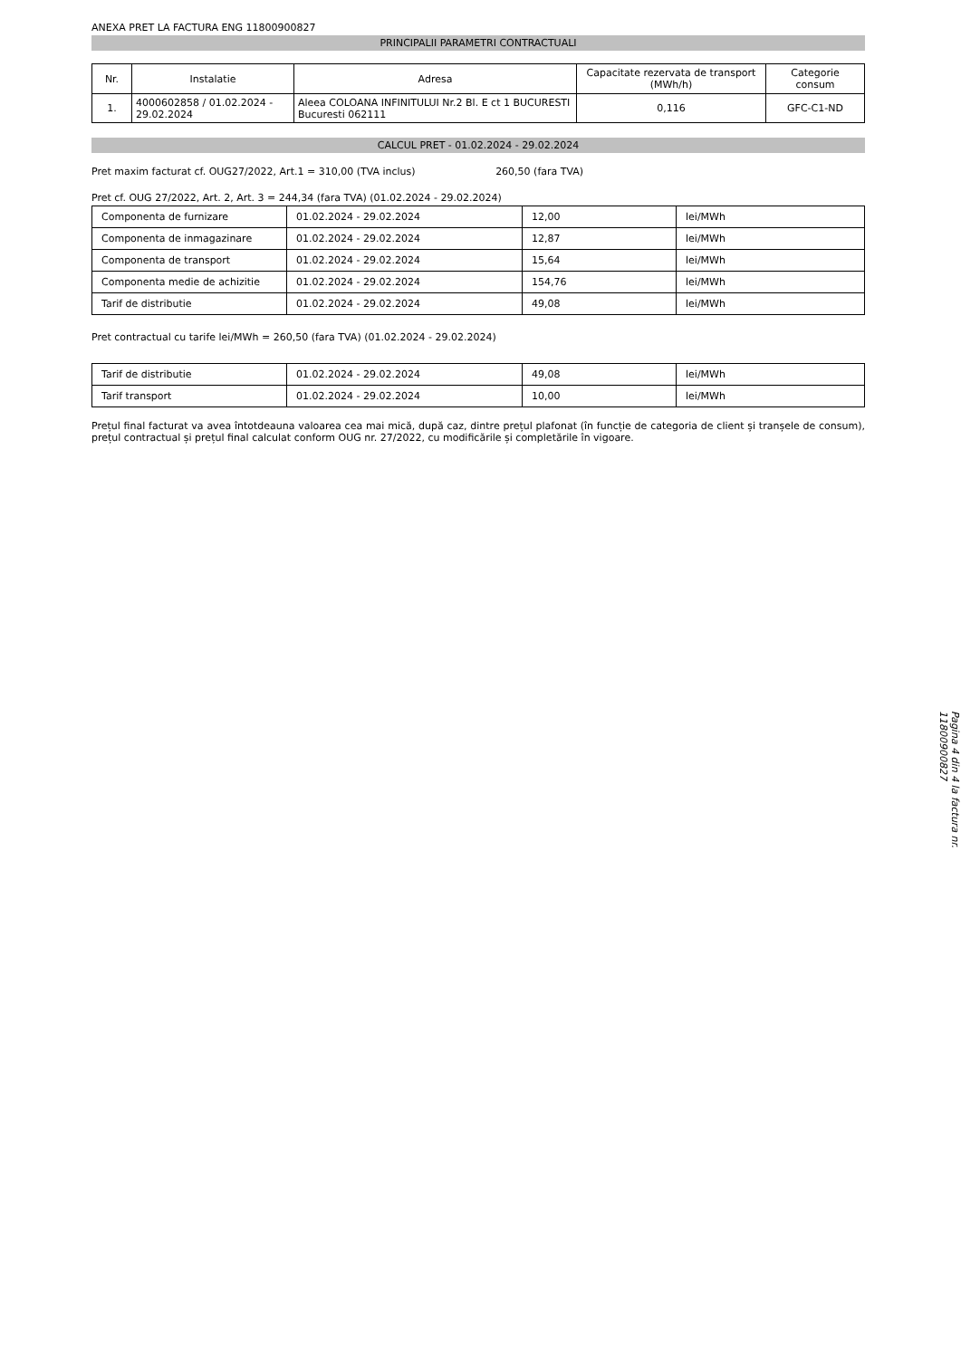ANEXA PRET LA FACTURA ENG 11800900827
PRINCIPALII PARAMETRI CONTRACTUALI
| Nr. | Instalatie | Adresa | Capacitate rezervata de transport (MWh/h) | Categorie consum |
| --- | --- | --- | --- | --- |
| 1. | 4000602858 / 01.02.2024 - 29.02.2024 | Aleea COLOANA INFINITULUI Nr.2 Bl. E ct 1 BUCURESTI Bucuresti 062111 | 0,116 | GFC-C1-ND |
CALCUL PRET - 01.02.2024 - 29.02.2024
Pret maxim facturat cf. OUG27/2022, Art.1 = 310,00 (TVA inclus) 260,50 (fara TVA)
Pret cf. OUG 27/2022, Art. 2, Art. 3 = 244,34 (fara TVA) (01.02.2024 - 29.02.2024)
| Componenta de furnizare | 01.02.2024 - 29.02.2024 | 12,00 | lei/MWh |
| Componenta de inmagazinare | 01.02.2024 - 29.02.2024 | 12,87 | lei/MWh |
| Componenta de transport | 01.02.2024 - 29.02.2024 | 15,64 | lei/MWh |
| Componenta medie de achizitie | 01.02.2024 - 29.02.2024 | 154,76 | lei/MWh |
| Tarif de distributie | 01.02.2024 - 29.02.2024 | 49,08 | lei/MWh |
Pret contractual cu tarife lei/MWh = 260,50 (fara TVA) (01.02.2024 - 29.02.2024)
| Tarif de distributie | 01.02.2024 - 29.02.2024 | 49,08 | lei/MWh |
| Tarif transport | 01.02.2024 - 29.02.2024 | 10,00 | lei/MWh |
Prețul final facturat va avea întotdeauna valoarea cea mai mică, după caz, dintre prețul plafonat (în funcție de categoria de client și tranșele de consum), prețul contractual și prețul final calculat conform OUG nr. 27/2022, cu modificările și completările în vigoare.
Pagina 4 din 4 la factura nr. 11800900827